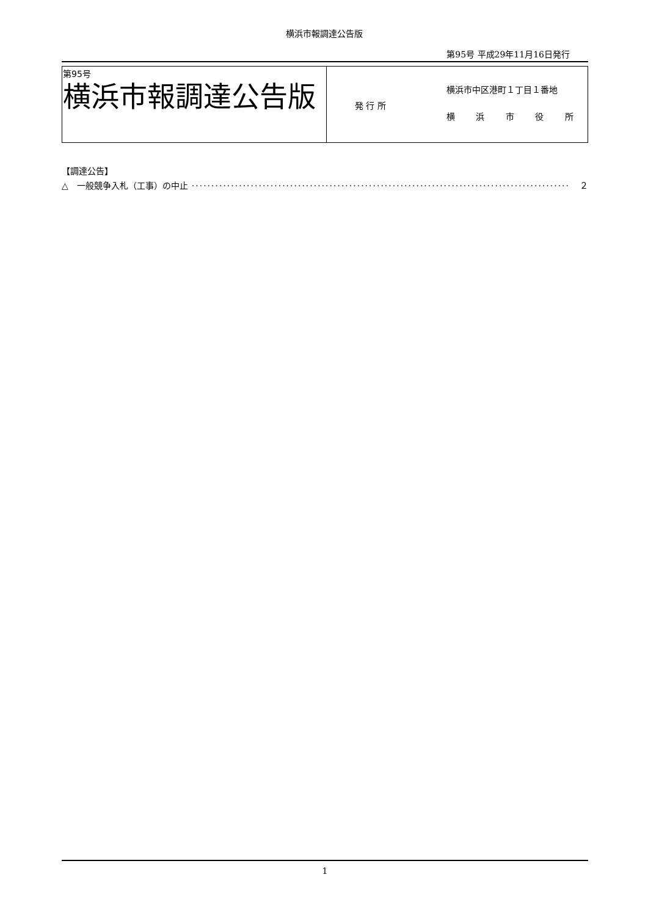横浜市報調達公告版
第95号 平成29年11月16日発行
| 第95号 横浜市報調達公告版 | 発 行 所 横浜市中区港町１丁目１番地 横 浜 市 役 所 |
【調達公告】
△　一般競争入札（工事）の中止 ································································································ ２
1